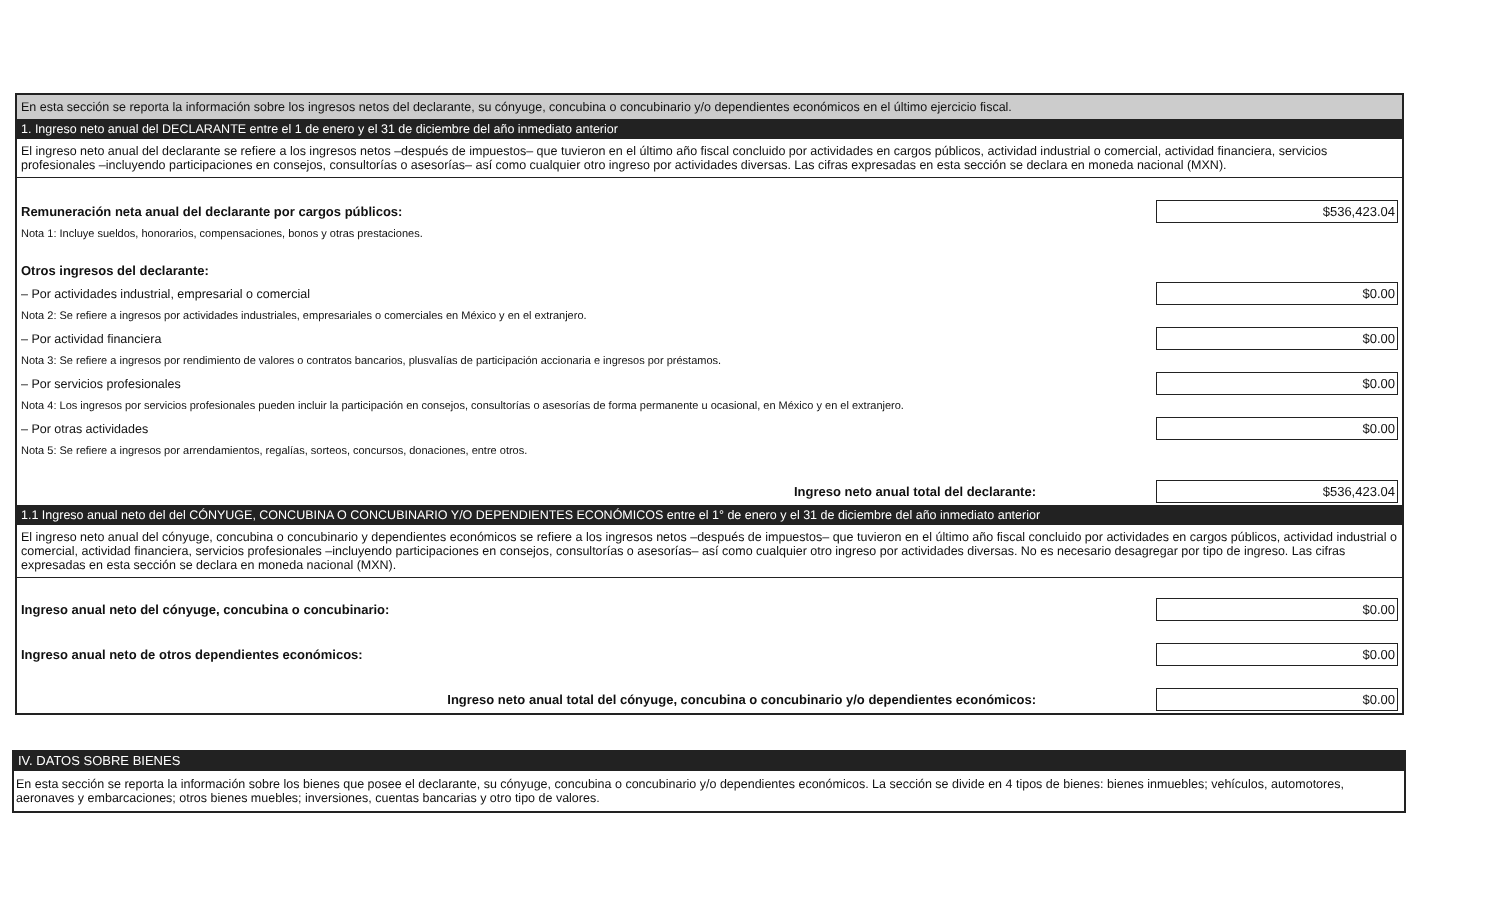En esta sección se reporta la información sobre los ingresos netos del declarante, su cónyuge, concubina o concubinario y/o dependientes económicos en el último ejercicio fiscal.
1. Ingreso neto anual del DECLARANTE entre el 1 de enero y el 31 de diciembre del año inmediato anterior
El ingreso neto anual del declarante se refiere a los ingresos netos –después de impuestos– que tuvieron en el último año fiscal concluido por actividades en cargos públicos, actividad industrial o comercial, actividad financiera, servicios profesionales –incluyendo participaciones en consejos, consultorías o asesorías– así como cualquier otro ingreso por actividades diversas. Las cifras expresadas en esta sección se declara en moneda nacional (MXN).
Remuneración neta anual del declarante por cargos públicos:
$536,423.04
Nota 1: Incluye sueldos, honorarios, compensaciones, bonos y otras prestaciones.
Otros ingresos del declarante:
– Por actividades industrial, empresarial o comercial
$0.00
Nota 2: Se refiere a ingresos por actividades industriales, empresariales o comerciales en México y en el extranjero.
– Por actividad financiera
$0.00
Nota 3: Se refiere a ingresos por rendimiento de valores o contratos bancarios, plusvalías de participación accionaria e ingresos por préstamos.
– Por servicios profesionales
$0.00
Nota 4: Los ingresos por servicios profesionales pueden incluir la participación en consejos, consultorías o asesorías de forma permanente u ocasional, en México y en el extranjero.
– Por otras actividades
$0.00
Nota 5: Se refiere a ingresos por arrendamientos, regalías, sorteos, concursos, donaciones, entre otros.
Ingreso neto anual total del declarante:
$536,423.04
1.1 Ingreso anual neto del del CÓNYUGE, CONCUBINA O CONCUBINARIO Y/O DEPENDIENTES ECONÓMICOS entre el 1° de enero y el 31 de diciembre del año inmediato anterior
El ingreso neto anual del cónyuge, concubina o concubinario y dependientes económicos se refiere a los ingresos netos –después de impuestos– que tuvieron en el último año fiscal concluido por actividades en cargos públicos, actividad industrial o comercial, actividad financiera, servicios profesionales –incluyendo participaciones en consejos, consultorías o asesorías– así como cualquier otro ingreso por actividades diversas. No es necesario desagregar por tipo de ingreso. Las cifras expresadas en esta sección se declara en moneda nacional (MXN).
Ingreso anual neto del cónyuge, concubina o concubinario:
$0.00
Ingreso anual neto de otros dependientes económicos:
$0.00
Ingreso neto anual total del cónyuge, concubina o concubinario y/o dependientes económicos:
$0.00
IV. DATOS SOBRE BIENES
En esta sección se reporta la información sobre los bienes que posee el declarante, su cónyuge, concubina o concubinario y/o dependientes económicos. La sección se divide en 4 tipos de bienes: bienes inmuebles; vehículos, automotores, aeronaves y embarcaciones; otros bienes muebles; inversiones, cuentas bancarias y otro tipo de valores.